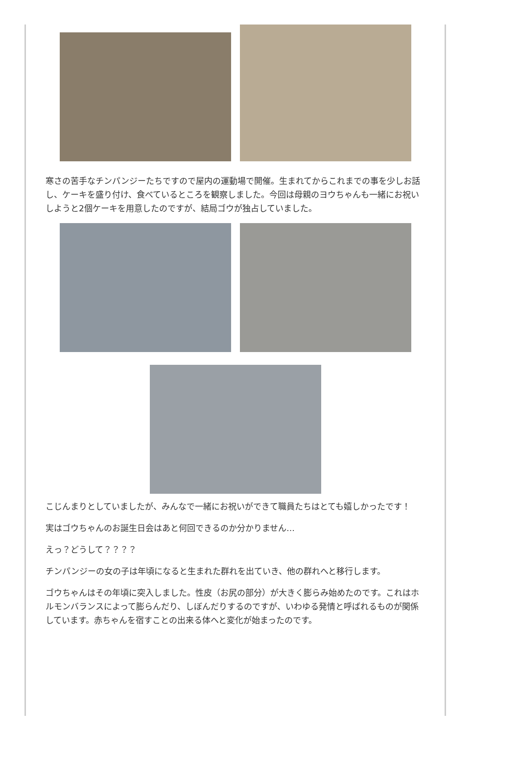寒さの苦手なチンパンジーたちですので屋内の運動場で開催。生まれてからこれまでの事を少しお話し、ケーキを盛り付け、食べているところを観察しました。今回は母親のヨウちゃんも一緒にお祝いしようと2個ケーキを用意したのですが、結局ゴウが独占していました。
こじんまりとしていましたが、みんなで一緒にお祝いができて職員たちはとても嬉しかったです！
実はゴウちゃんのお誕生日会はあと何回できるのか分かりません…
えっ？どうして？？？？
チンパンジーの女の子は年頃になると生まれた群れを出ていき、他の群れへと移行します。
ゴウちゃんはその年頃に突入しました。性皮（お尻の部分）が大きく膨らみ始めたのです。これはホルモンバランスによって膨らんだり、しぼんだりするのですが、いわゆる発情と呼ばれるものが関係しています。赤ちゃんを宿すことの出来る体へと変化が始まったのです。